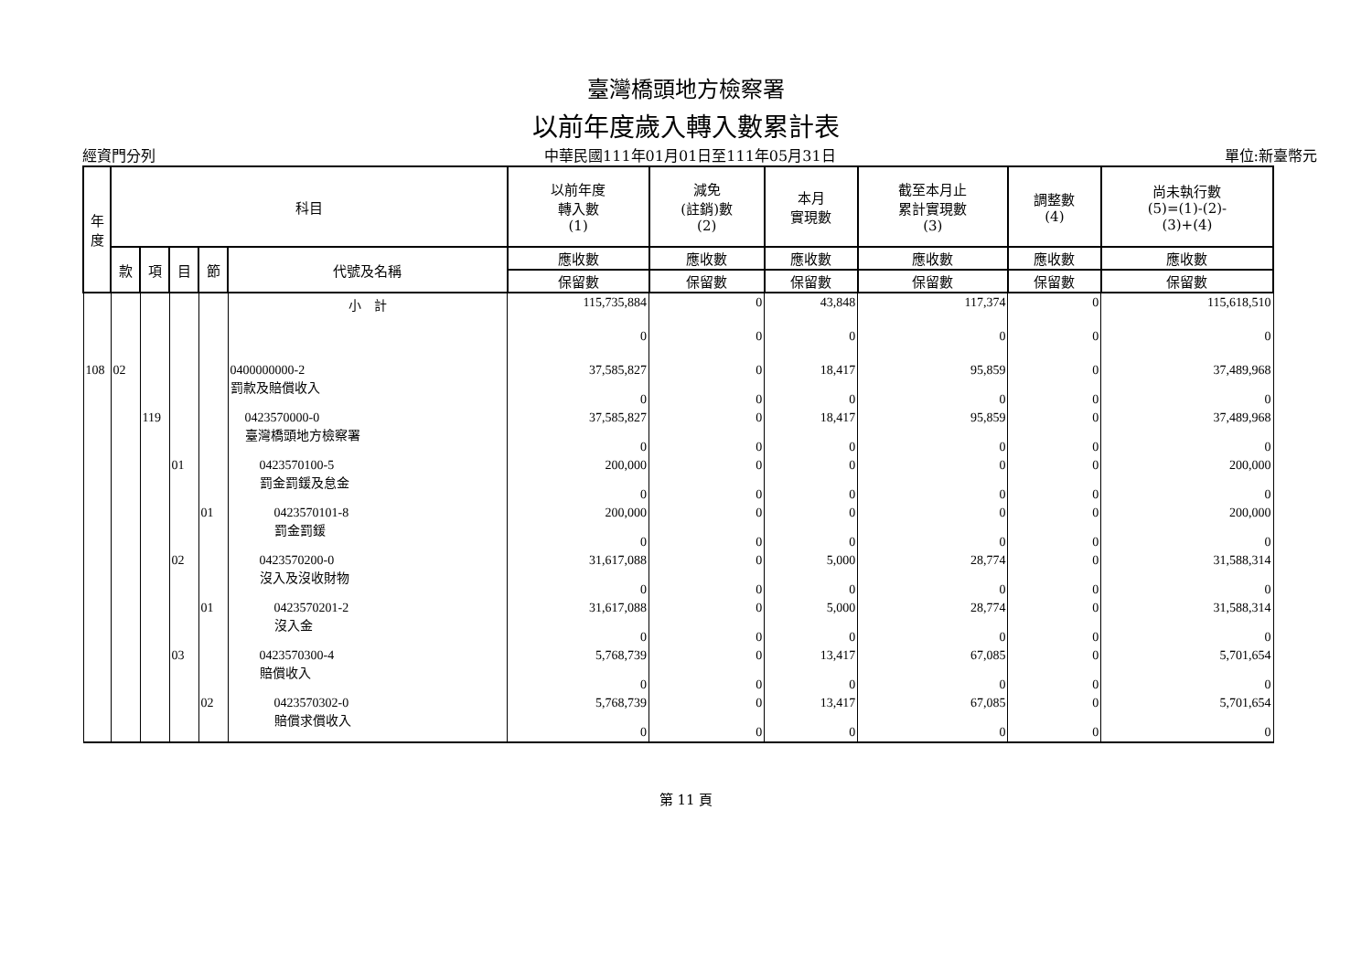臺灣橋頭地方檢察署
以前年度歲入轉入數累計表
經資門分列 中華民國111年01月01日至111年05月31日 單位:新臺幣元
| 年 度 | 科目 | | | | | 以前年度 轉入數 (1) | 減免 (註銷)數 (2) | 本月 實現數 | 截至本月止 累計實現數 (3) | 調整數 (4) | 尚未執行數 (5)=(1)-(2)- (3)+(4) |
| --- | --- | --- | --- | --- | --- | --- | --- | --- | --- | --- | --- |
| | 款 | 項 | 目 | 節 | 代號及名稱 | 應收數 | 應收數 | 應收數 | 應收數 | 應收數 | 應收數 |
| | | | | | | 保留數 | 保留數 | 保留數 | 保留數 | 保留數 | 保留數 |
| | | | | | 小 計 | 115,735,884 | 0 | 43,848 | 117,374 | 0 | 115,618,510 |
| | | | | | | 0 | 0 | 0 | 0 | 0 | 0 |
| 108 | 02 | | | | 0400000000-2 罰款及賠償收入 | 37,585,827 0 | 0 0 | 18,417 0 | 95,859 0 | 0 0 | 37,489,968 0 |
| | | 119 | | | 0423570000-0 臺灣橋頭地方檢察署 | 37,585,827 0 | 0 0 | 18,417 0 | 95,859 0 | 0 0 | 37,489,968 0 |
| | | | 01 | | 0423570100-5 罰金罰鍰及怠金 | 200,000 0 | 0 0 | 0 0 | 0 0 | 0 0 | 200,000 0 |
| | | | | 01 | 0423570101-8 罰金罰鍰 | 200,000 0 | 0 0 | 0 0 | 0 0 | 0 0 | 200,000 0 |
| | | | 02 | | 0423570200-0 沒入及沒收財物 | 31,617,088 0 | 0 0 | 5,000 0 | 28,774 0 | 0 0 | 31,588,314 0 |
| | | | | 01 | 0423570201-2 沒入金 | 31,617,088 0 | 0 0 | 5,000 0 | 28,774 0 | 0 0 | 31,588,314 0 |
| | | | 03 | | 0423570300-4 賠償收入 | 5,768,739 0 | 0 0 | 13,417 0 | 67,085 0 | 0 0 | 5,701,654 0 |
| | | | | 02 | 0423570302-0 賠償求償收入 | 5,768,739 0 | 0 0 | 13,417 0 | 67,085 0 | 0 0 | 5,701,654 0 |
第 11 頁